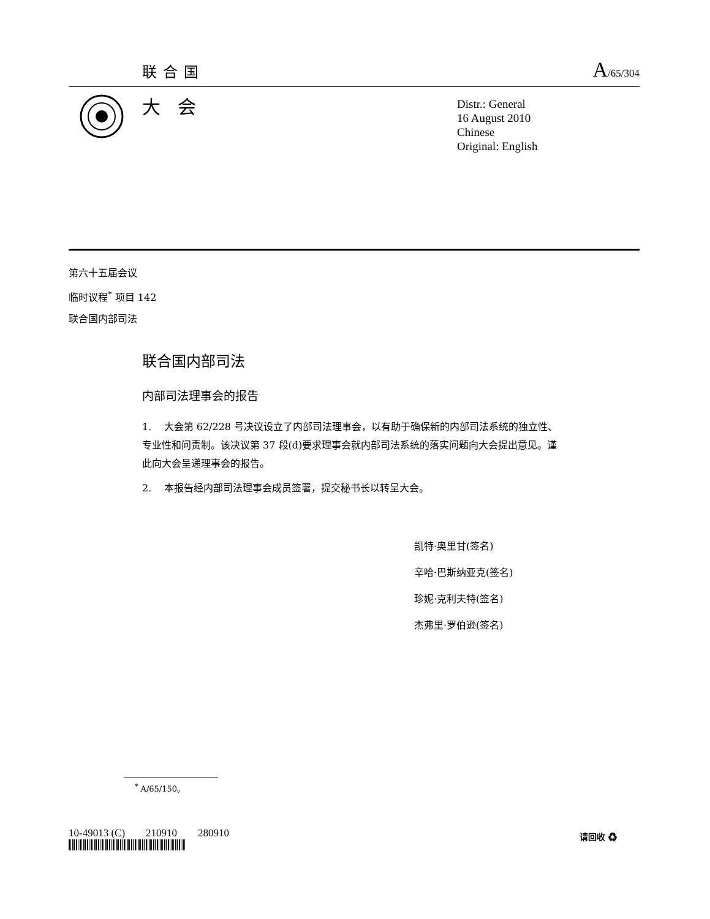联合国 A/65/304
大会
Distr.: General
16 August 2010
Chinese
Original: English
第六十五届会议
临时议程<sup>*</sup> 项目 142
联合国内部司法
联合国内部司法
内部司法理事会的报告
1. 大会第 62/228 号决议设立了内部司法理事会，以有助于确保新的内部司法系统的独立性、专业性和问责制。该决议第 37 段(d)要求理事会就内部司法系统的落实问题向大会提出意见。谨此向大会呈递理事会的报告。
2. 本报告经内部司法理事会成员签署，提交秘书长以转呈大会。
凯特·奥里甘(签名)
辛哈·巴斯纳亚克(签名)
珍妮·克利夫特(签名)
杰弗里·罗伯逊(签名)
<sup>*</sup> A/65/150。
10-49013 (C) 210910 280910
请回收 ♻